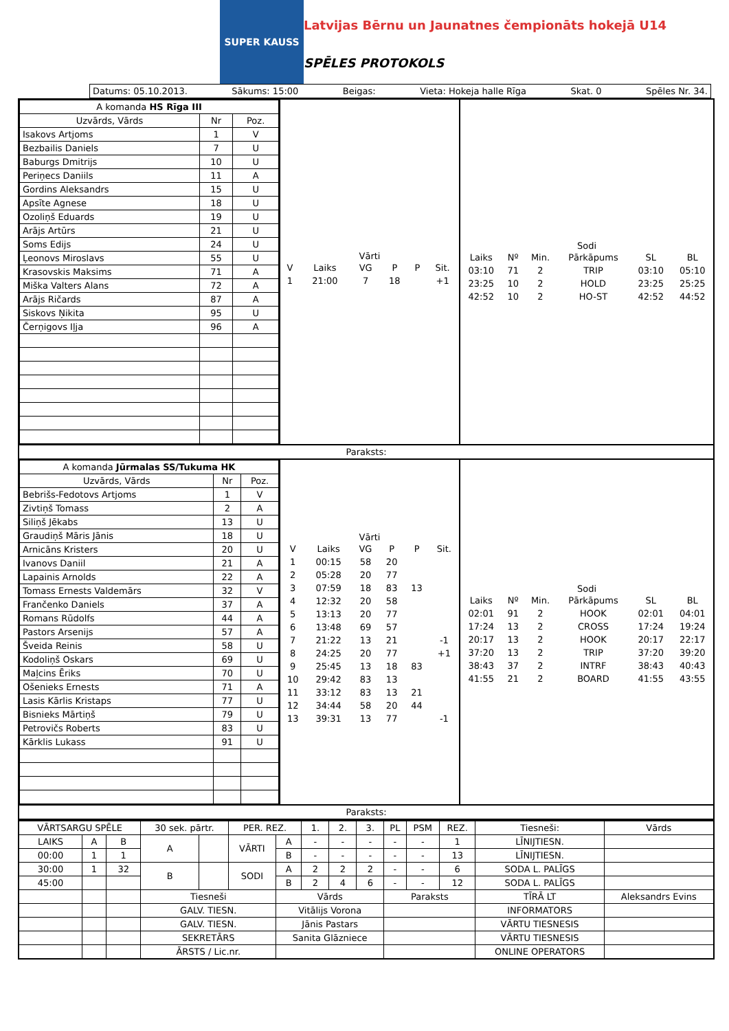SUPER KAUSS
Latvijas Bērnu un Jaunatnes čempionāts hokejā U14
SPĒLES PROTOKOLS
Datums: 05.10.2013. Sākums: 15:00 Beigas: Vieta: Hokeja halle Rīga Skat. 0 Spēles Nr. 34.
| A komanda HS Rīga III | | |
| Uzvārds, Vārds | Nr | Poz. |
| Isakovs Artjoms | 1 | V |
| Bezbailis Daniels | 7 | U |
| Baburgs Dmitrijs | 10 | U |
| Periņecs Daniils | 11 | A |
| Gordins Aleksandrs | 15 | U |
| Apsīte Agnese | 18 | U |
| Ozoliņš Eduards | 19 | U |
| Arājs Artūrs | 21 | U |
| Soms Edijs | 24 | U |
| Ļeonovs Miroslavs | 55 | U |
| Krasovskis Maksims | 71 | A |
| Miška Valters Alans | 72 | A |
| Arājs Ričards | 87 | A |
| Siskovs Ņikita | 95 | U |
| Čerņigovs Iļja | 96 | A |
Vārti
| V | Laiks | VG | P | P | Sit. |
| 1 | 21:00 | 7 | 18 | | +1 |
Sodi
| Laiks | Nº | Min. | Pārkāpums | SL | BL |
| 03:10 | 71 | 2 | TRIP | 03:10 | 05:10 |
| 23:25 | 10 | 2 | HOLD | 23:25 | 25:25 |
| 42:52 | 10 | 2 | HO-ST | 42:52 | 44:52 |
Paraksts:
| A komanda Jūrmalas SS/Tukuma HK | | |
| Uzvārds, Vārds | Nr | Poz. |
| Bebrišs-Fedotovs Artjoms | 1 | V |
| Zivtiņš Tomass | 2 | A |
| Siliņš Jēkabs | 13 | U |
| Graudiņš Māris Jānis | 18 | U |
| Arnicāns Kristers | 20 | U |
| Ivanovs Daniil | 21 | A |
| Lapainis Arnolds | 22 | A |
| Tomass Ernests Valdemārs | 32 | V |
| Frančenko Daniels | 37 | A |
| Romans Rūdolfs | 44 | A |
| Pastors Arsenijs | 57 | A |
| Šveida Reinis | 58 | U |
| Kodoliņš Oskars | 69 | U |
| Maļcins Ēriks | 70 | U |
| Ošenieks Ernests | 71 | A |
| Lasis Kārlis Kristaps | 77 | U |
| Bisnieks Mārtiņš | 79 | U |
| Petrovičs Roberts | 83 | U |
| Kārklis Lukass | 91 | U |
Vārti
| V | Laiks | VG | P | P | Sit. |
| 1 | 00:15 | 58 | 20 | | |
| 2 | 05:28 | 20 | 77 | | |
| 3 | 07:59 | 18 | 83 | 13 | |
| 4 | 12:32 | 20 | 58 | | |
| 5 | 13:13 | 20 | 77 | | |
| 6 | 13:48 | 69 | 57 | | |
| 7 | 21:22 | 13 | 21 | | -1 |
| 8 | 24:25 | 20 | 77 | | +1 |
| 9 | 25:45 | 13 | 18 | 83 | |
| 10 | 29:42 | 83 | 13 | | |
| 11 | 33:12 | 83 | 13 | 21 | |
| 12 | 34:44 | 58 | 20 | 44 | |
| 13 | 39:31 | 13 | 77 | | -1 |
Sodi
| Laiks | Nº | Min. | Pārkāpums | SL | BL |
| 02:01 | 91 | 2 | HOOK | 02:01 | 04:01 |
| 17:24 | 13 | 2 | CROSS | 17:24 | 19:24 |
| 20:17 | 13 | 2 | HOOK | 20:17 | 22:17 |
| 37:20 | 13 | 2 | TRIP | 37:20 | 39:20 |
| 38:43 | 37 | 2 | INTRF | 38:43 | 40:43 |
| 41:55 | 21 | 2 | BOARD | 41:55 | 43:55 |
Paraksts:
| VĀRTSARGU SPĒLE | | | 30 sek. pārtr. | | PER. REZ. | | 1. | 2. | 3. | PL | PSM | REZ. | Tiesneši: | Vārds |
| LAIKS | A | B | A | | VĀRTI | A | - | - | - | - | - | 1 | LĪNIJTIESN. | |
| 00:00 | 1 | 1 | | | | B | - | - | - | - | - | 13 | LĪNIJTIESN. | |
| 30:00 | 1 | 32 | B | | SODI | A | 2 | 2 | 2 | - | - | 6 | SODA L. PALĪGS | |
| 45:00 | | | | | | B | 2 | 4 | 6 | - | - | 12 | SODA L. PALĪGS | |
| | | | Tiesneši | | | Vārds | | | | Paraksts | | | TĪRĀ LT | Aleksandrs Evins |
| | | | GALV. TIESN. | | | Vitālijs Vorona | | | | | | | INFORMATORS | |
| | | | GALV. TIESN. | | | Jānis Pastars | | | | | | | VĀRTU TIESNESIS | |
| | | | SEKRETĀRS | | | Sanita Glāzniece | | | | | | | VĀRTU TIESNESIS | |
| | | | ĀRSTS / Lic.nr. | | | | | | | | | | ONLINE OPERATORS | |